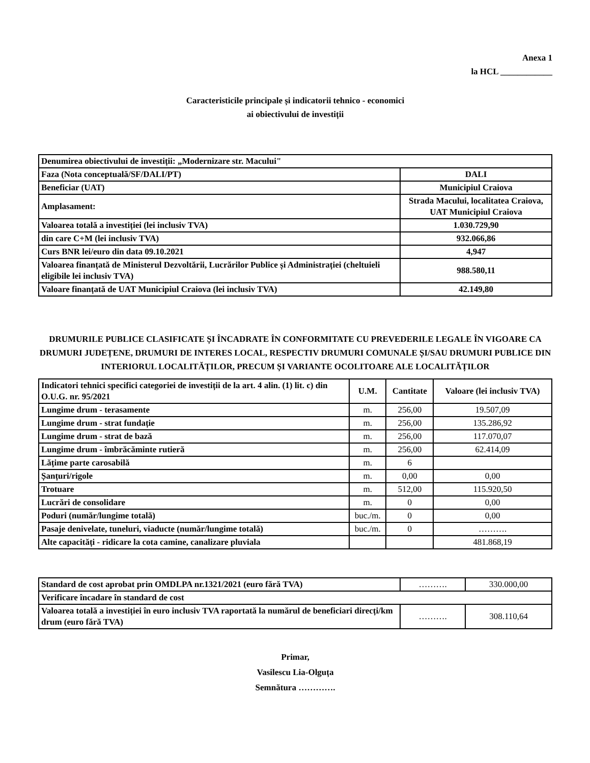Anexa 1
la HCL ____________
Caracteristicile principale și indicatorii tehnico - economici
ai obiectivului de investiții
| Denumirea obiectivului de investiții: „Modernizare str. Macului" | |
| Faza (Nota conceptuală/SF/DALI/PT) | DALI |
| Beneficiar (UAT) | Municipiul Craiova |
| Amplasament: | Strada Macului, localitatea Craiova, UAT Municipiul Craiova |
| Valoarea totală a investiției (lei inclusiv TVA) | 1.030.729,90 |
| din care C+M (lei inclusiv TVA) | 932.066,86 |
| Curs BNR lei/euro din data 09.10.2021 | 4,947 |
| Valoarea finanțată de Ministerul Dezvoltării, Lucrărilor Publice și Administrației (cheltuieli eligibile lei inclusiv TVA) | 988.580,11 |
| Valoare finanțată de UAT Municipiul Craiova (lei inclusiv TVA) | 42.149,80 |
DRUMURILE PUBLICE CLASIFICATE ȘI ÎNCADRATE ÎN CONFORMITATE CU PREVEDERILE LEGALE ÎN VIGOARE CA DRUMURI JUDEȚENE, DRUMURI DE INTERES LOCAL, RESPECTIV DRUMURI COMUNALE ȘI/SAU DRUMURI PUBLICE DIN INTERIORUL LOCALITĂȚILOR, PRECUM ȘI VARIANTE OCOLITOARE ALE LOCALITĂȚILOR
| Indicatori tehnici specifici categoriei de investiții de la art. 4 alin. (1) lit. c) din O.U.G. nr. 95/2021 | U.M. | Cantitate | Valoare (lei inclusiv TVA) |
| --- | --- | --- | --- |
| Lungime drum - terasamente | m. | 256,00 | 19.507,09 |
| Lungime drum - strat fundație | m. | 256,00 | 135.286,92 |
| Lungime drum - strat de bază | m. | 256,00 | 117.070,07 |
| Lungime drum - îmbrăcăminte rutieră | m. | 256,00 | 62.414,09 |
| Lățime parte carosabilă | m. | 6 | |
| Șanțuri/rigole | m. | 0,00 | 0,00 |
| Trotuare | m. | 512,00 | 115.920,50 |
| Lucrări de consolidare | m. | 0 | 0,00 |
| Poduri (număr/lungime totală) | buc./m. | 0 | 0,00 |
| Pasaje denivelate, tuneluri, viaducte (număr/lungime totală) | buc./m. | 0 | ………. |
| Alte capacități - ridicare la cota camine, canalizare pluviala | | | 481.868,19 |
| Standard de cost aprobat prin OMDLPA nr.1321/2021 (euro fără TVA) | ………. | 330.000,00 |
| Verificare încadare în standard de cost | | |
| Valoarea totală a investiției în euro inclusiv TVA raportată la numărul de beneficiari direcți/km drum (euro fără TVA) | ………. | 308.110,64 |
Primar,
Vasilescu Lia-Olguța
Semnătura ………….